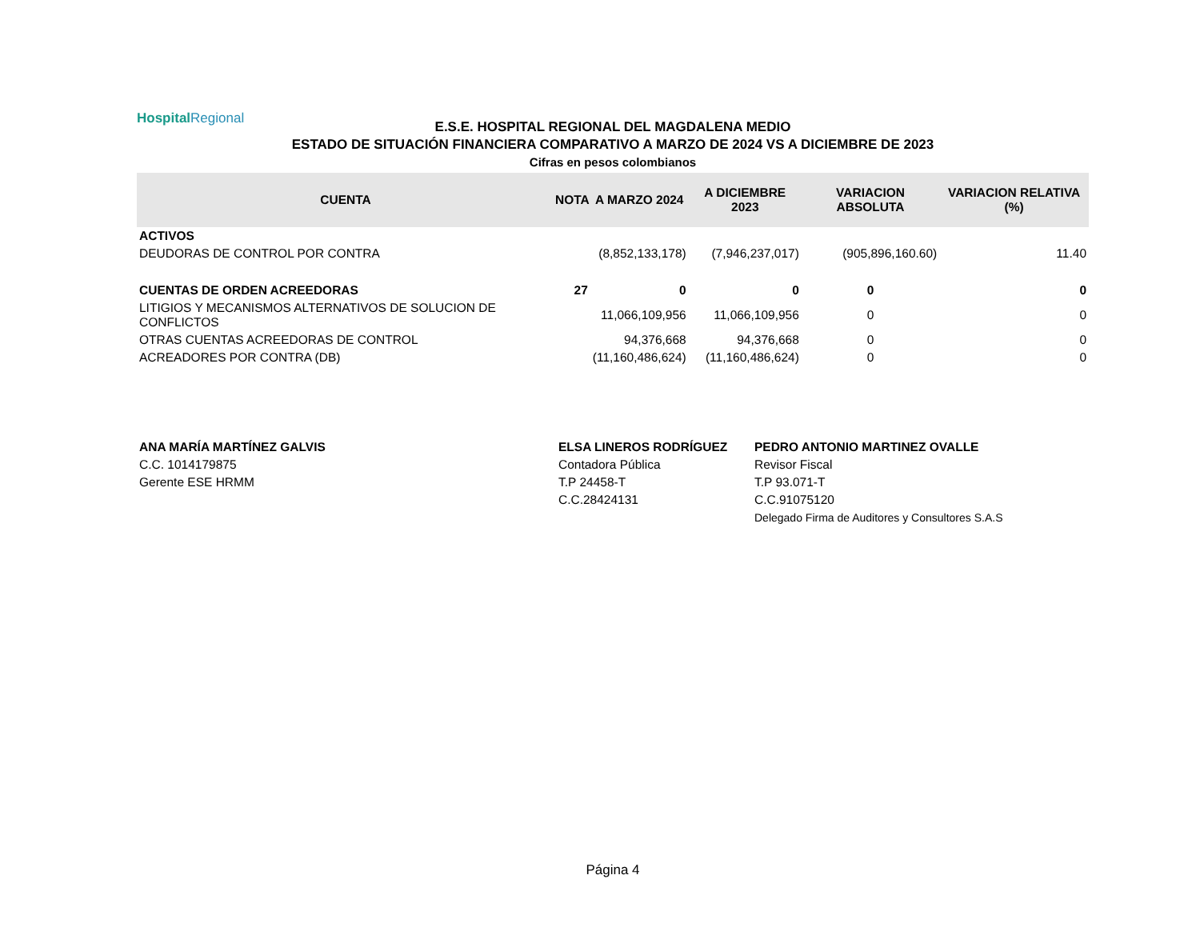HospitalRegional
E.S.E. HOSPITAL REGIONAL DEL MAGDALENA MEDIO
ESTADO DE SITUACIÓN FINANCIERA COMPARATIVO A MARZO DE 2024 VS A DICIEMBRE DE 2023
Cifras en pesos colombianos
| CUENTA | NOTA | A MARZO 2024 | A DICIEMBRE 2023 | VARIACION ABSOLUTA | VARIACION RELATIVA (%) |
| --- | --- | --- | --- | --- | --- |
| ACTIVOS | | | | | |
| DEUDORAS DE CONTROL POR CONTRA | | (8,852,133,178) | (7,946,237,017) | (905,896,160.60) | 11.40 |
| CUENTAS DE ORDEN ACREEDORAS | 27 | 0 | 0 | 0 | 0 |
| LITIGIOS Y MECANISMOS ALTERNATIVOS DE SOLUCION DE CONFLICTOS | | 11,066,109,956 | 11,066,109,956 | 0 | 0 |
| OTRAS CUENTAS ACREEDORAS DE CONTROL | | 94,376,668 | 94,376,668 | 0 | 0 |
| ACREADORES POR CONTRA (DB) | | (11,160,486,624) | (11,160,486,624) | 0 | 0 |
ANA MARÍA MARTÍNEZ GALVIS
C.C. 1014179875
Gerente ESE HRMM
ELSA LINEROS RODRÍGUEZ
Contadora Pública
T.P 24458-T
C.C.28424131
PEDRO ANTONIO MARTINEZ OVALLE
Revisor Fiscal
T.P 93.071-T
C.C.91075120
Delegado Firma de Auditores y Consultores S.A.S
Página 4